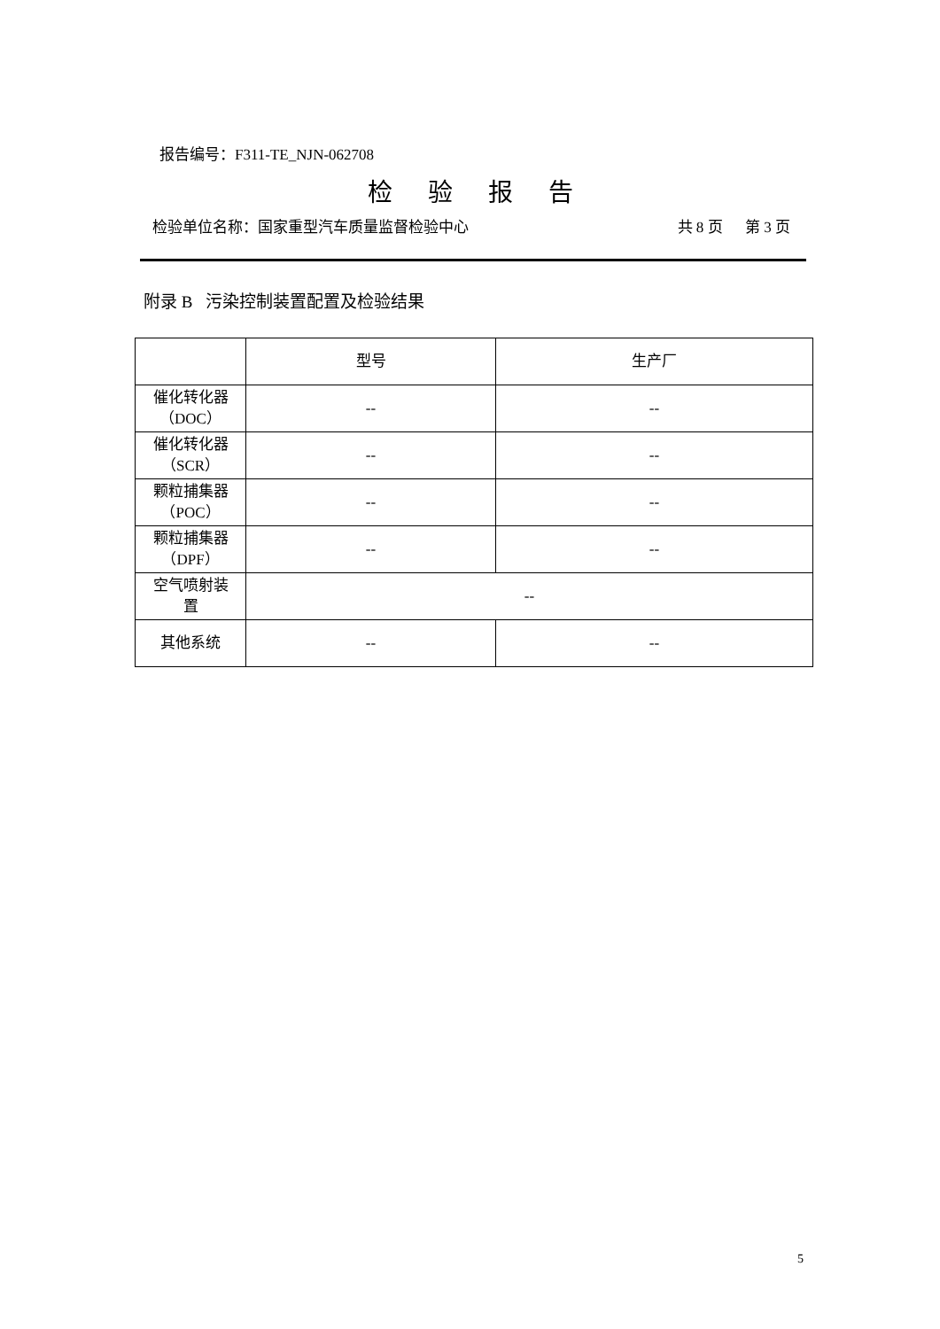报告编号：F311-TE_NJN-062708
检验报告
检验单位名称：国家重型汽车质量监督检验中心 共 8 页 第 3 页
附录 B 污染控制装置配置及检验结果
| | 型号 | 生产厂 |
| --- | --- | --- |
| 催化转化器 （DOC） | -- | -- |
| 催化转化器 （SCR） | -- | -- |
| 颗粒捕集器 （POC） | -- | -- |
| 颗粒捕集器 （DPF） | -- | -- |
| 空气喷射装 置 | -- | |
| 其他系统 | -- | -- |
5